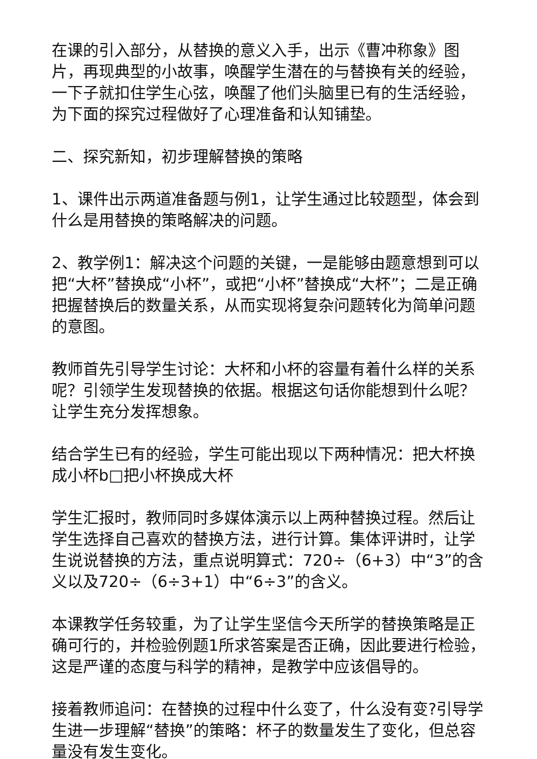在课的引入部分，从替换的意义入手，出示《曹冲称象》图片，再现典型的小故事，唤醒学生潜在的与替换有关的经验，一下子就扣住学生心弦，唤醒了他们头脑里已有的生活经验，为下面的探究过程做好了心理准备和认知铺垫。
二、探究新知，初步理解替换的策略
1、课件出示两道准备题与例1，让学生通过比较题型，体会到什么是用替换的策略解决的问题。
2、教学例1：解决这个问题的关键，一是能够由题意想到可以把“大杯”替换成“小杯”，或把“小杯”替换成“大杯”；二是正确把握替换后的数量关系，从而实现将复杂问题转化为简单问题的意图。
教师首先引导学生讨论：大杯和小杯的容量有着什么样的关系呢？引领学生发现替换的依据。根据这句话你能想到什么呢？让学生充分发挥想象。
结合学生已有的经验，学生可能出现以下两种情况：把大杯换成小杯b□把小杯换成大杯
学生汇报时，教师同时多媒体演示以上两种替换过程。然后让学生选择自己喜欢的替换方法，进行计算。集体评讲时，让学生说说替换的方法，重点说明算式：720÷（6+3）中“3”的含义以及720÷（6÷3+1）中“6÷3”的含义。
本课教学任务较重，为了让学生坚信今天所学的替换策略是正确可行的，并检验例题1所求答案是否正确，因此要进行检验，这是严谨的态度与科学的精神，是教学中应该倡导的。
接着教师追问：在替换的过程中什么变了，什么没有变?引导学生进一步理解“替换”的策略：杯子的数量发生了变化，但总容量没有发生变化。